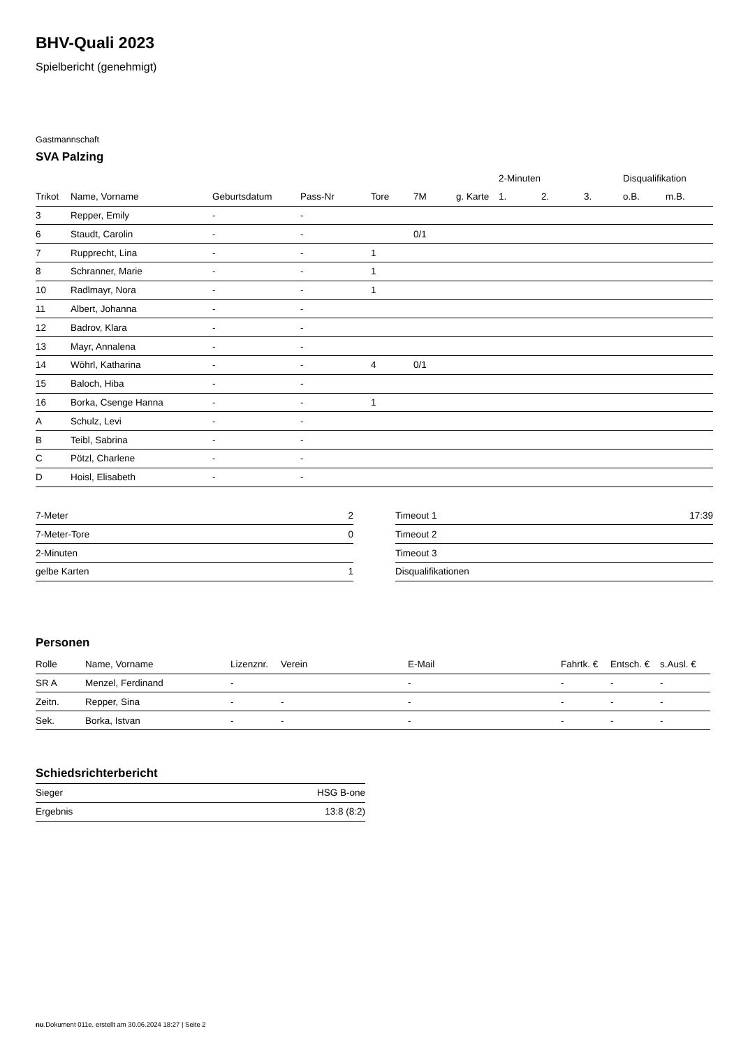BHV-Quali 2023
Spielbericht (genehmigt)
Gastmannschaft
SVA Palzing
| | | | | | | | 2-Minuten | | | Disqualifikation | |
| --- | --- | --- | --- | --- | --- | --- | --- | --- | --- | --- | --- |
| Trikot | Name, Vorname | Geburtsdatum | Pass-Nr | Tore | 7M | g. Karte | 1. | 2. | 3. | o.B. | m.B. |
| 3 | Repper, Emily | - | - | | | | | | | | |
| 6 | Staudt, Carolin | - | - | | 0/1 | | | | | | |
| 7 | Rupprecht, Lina | - | - | 1 | | | | | | | |
| 8 | Schranner, Marie | - | - | 1 | | | | | | | |
| 10 | Radlmayr, Nora | - | - | 1 | | | | | | | |
| 11 | Albert, Johanna | - | - | | | | | | | | |
| 12 | Badrov, Klara | - | - | | | | | | | | |
| 13 | Mayr, Annalena | - | - | | | | | | | | |
| 14 | Wöhrl, Katharina | - | - | 4 | 0/1 | | | | | | |
| 15 | Baloch, Hiba | - | - | | | | | | | | |
| 16 | Borka, Csenge Hanna | - | - | 1 | | | | | | | |
| A | Schulz, Levi | - | - | | | | | | | | |
| B | Teibl, Sabrina | - | - | | | | | | | | |
| C | Pötzl, Charlene | - | - | | | | | | | | |
| D | Hoisl, Elisabeth | - | - | | | | | | | | |
| 7-Meter | 2 |
| 7-Meter-Tore | 0 |
| 2-Minuten | |
| gelbe Karten | 1 |
| Timeout 1 | 17:39 |
| Timeout 2 | |
| Timeout 3 | |
| Disqualifikationen | |
Personen
| Rolle | Name, Vorname | Lizenznr. | Verein | E-Mail | Fahrtk. € | Entsch. € | s.Ausl. € |
| --- | --- | --- | --- | --- | --- | --- | --- |
| SR A | Menzel, Ferdinand | - | | - | - | - | - |
| Zeitn. | Repper, Sina | - | - | - | - | - | - |
| Sek. | Borka, Istvan | - | - | - | - | - | - |
Schiedsrichterbericht
| Sieger | HSG B-one |
| Ergebnis | 13:8 (8:2) |
nu.Dokument 011e, erstellt am 30.06.2024 18:27 | Seite 2